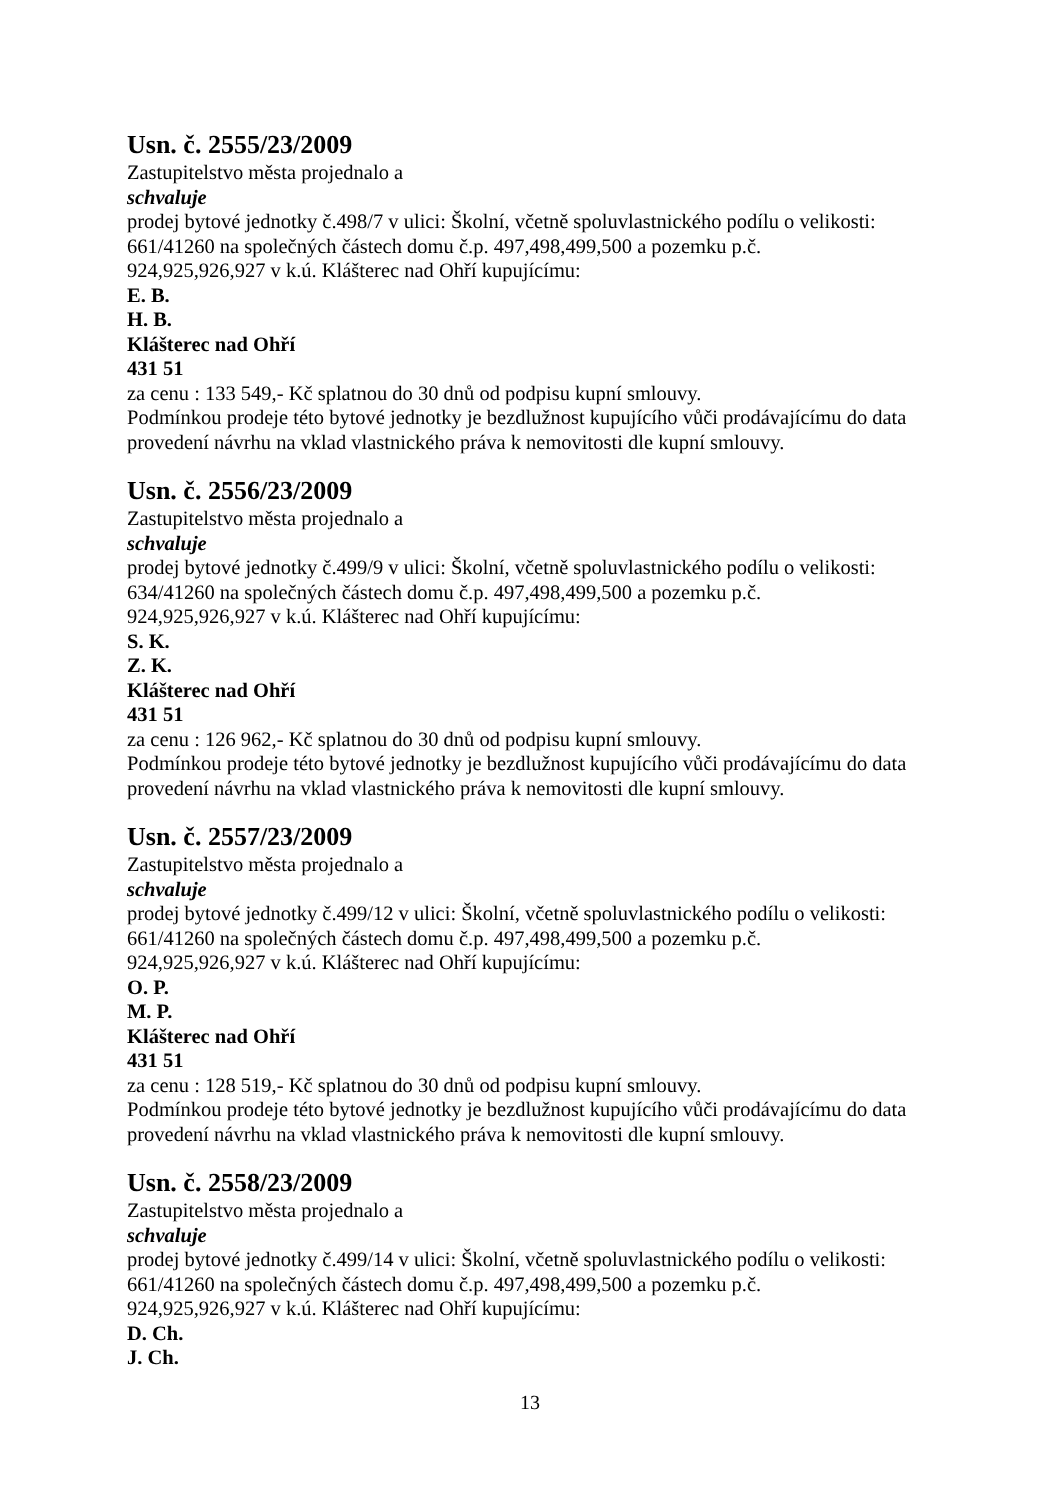Usn. č. 2555/23/2009
Zastupitelstvo města projednalo a
schvaluje
prodej bytové jednotky č.498/7 v ulici: Školní, včetně spoluvlastnického podílu o velikosti: 661/41260 na společných částech domu č.p. 497,498,499,500 a pozemku p.č.
924,925,926,927 v k.ú. Klášterec nad Ohří kupujícímu:
E. B.
H. B.
Klášterec nad Ohří
431 51
za cenu : 133 549,- Kč splatnou do 30 dnů od podpisu kupní smlouvy.
Podmínkou prodeje této bytové jednotky je bezdlužnost kupujícího vůči prodávajícímu do data provedení návrhu na vklad vlastnického práva k nemovitosti dle kupní smlouvy.
Usn. č. 2556/23/2009
Zastupitelstvo města projednalo a
schvaluje
prodej bytové jednotky č.499/9 v ulici: Školní, včetně spoluvlastnického podílu o velikosti: 634/41260 na společných částech domu č.p. 497,498,499,500 a pozemku p.č.
924,925,926,927 v k.ú. Klášterec nad Ohří kupujícímu:
S. K.
Z. K.
Klášterec nad Ohří
431 51
za cenu : 126 962,- Kč splatnou do 30 dnů od podpisu kupní smlouvy.
Podmínkou prodeje této bytové jednotky je bezdlužnost kupujícího vůči prodávajícímu do data provedení návrhu na vklad vlastnického práva k nemovitosti dle kupní smlouvy.
Usn. č. 2557/23/2009
Zastupitelstvo města projednalo a
schvaluje
prodej bytové jednotky č.499/12 v ulici: Školní, včetně spoluvlastnického podílu o velikosti: 661/41260 na společných částech domu č.p. 497,498,499,500 a pozemku p.č.
924,925,926,927 v k.ú. Klášterec nad Ohří kupujícímu:
O. P.
M. P.
Klášterec nad Ohří
431 51
za cenu : 128 519,- Kč splatnou do 30 dnů od podpisu kupní smlouvy.
Podmínkou prodeje této bytové jednotky je bezdlužnost kupujícího vůči prodávajícímu do data provedení návrhu na vklad vlastnického práva k nemovitosti dle kupní smlouvy.
Usn. č. 2558/23/2009
Zastupitelstvo města projednalo a
schvaluje
prodej bytové jednotky č.499/14 v ulici: Školní, včetně spoluvlastnického podílu o velikosti: 661/41260 na společných částech domu č.p. 497,498,499,500 a pozemku p.č.
924,925,926,927 v k.ú. Klášterec nad Ohří kupujícímu:
D. Ch.
J. Ch.
13